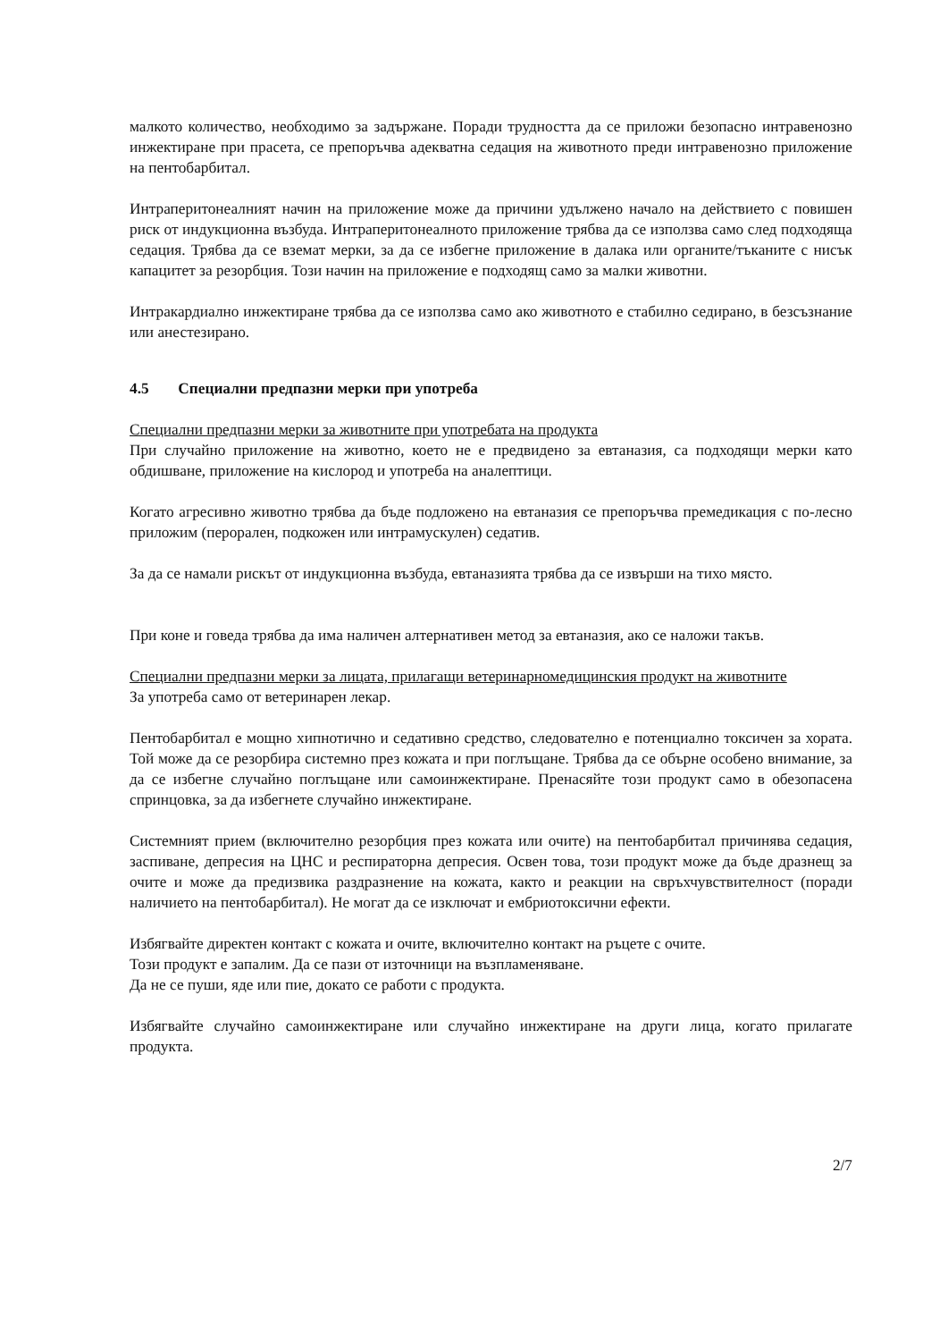малкото количество, необходимо за задържане. Поради трудността да се приложи безопасно интравенозно инжектиране при прасета, се препоръчва адекватна седация на животното преди интравенозно приложение на пентобарбитал.
Интраперитонеалният начин на приложение може да причини удължено начало на действието с повишен риск от индукционна възбуда. Интраперитонеалното приложение трябва да се използва само след подходяща седация. Трябва да се вземат мерки, за да се избегне приложение в далака или органите/тъканите с нисък капацитет за резорбция. Този начин на приложение е подходящ само за малки животни.
Интракардиално инжектиране трябва да се използва само ако животното е стабилно седирано, в безсъзнание или анестезирано.
4.5 Специални предпазни мерки при употреба
Специални предпазни мерки за животните при употребата на продукта
При случайно приложение на животно, което не е предвидено за евтаназия, са подходящи мерки като обдишване, приложение на кислород и употреба на аналептици.
Когато агресивно животно трябва да бъде подложено на евтаназия се препоръчва премедикация с по-лесно приложим (перорален, подкожен или интрамускулен) седатив.
За да се намали рискът от индукционна възбуда, евтаназията трябва да се извърши на тихо място.
При коне и говеда трябва да има наличен алтернативен метод за евтаназия, ако се наложи такъв.
Специални предпазни мерки за лицата, прилагащи ветеринарномедицинския продукт на животните
За употреба само от ветеринарен лекар.
Пентобарбитал е мощно хипнотично и седативно средство, следователно е потенциално токсичен за хората. Той може да се резорбира системно през кожата и при поглъщане. Трябва да се обърне особено внимание, за да се избегне случайно поглъщане или самоинжектиране. Пренасяйте този продукт само в обезопасена спринцовка, за да избегнете случайно инжектиране.
Системният прием (включително резорбция през кожата или очите) на пентобарбитал причинява седация, заспиване, депресия на ЦНС и респираторна депресия. Освен това, този продукт може да бъде дразнещ за очите и може да предизвика раздразнение на кожата, както и реакции на свръхчувствителност (поради наличието на пентобарбитал). Не могат да се изключат и ембриотоксични ефекти.
Избягвайте директен контакт с кожата и очите, включително контакт на ръцете с очите.
Този продукт е запалим. Да се пази от източници на възпламеняване.
Да не се пуши, яде или пие, докато се работи с продукта.
Избягвайте случайно самоинжектиране или случайно инжектиране на други лица, когато прилагате продукта.
2/7